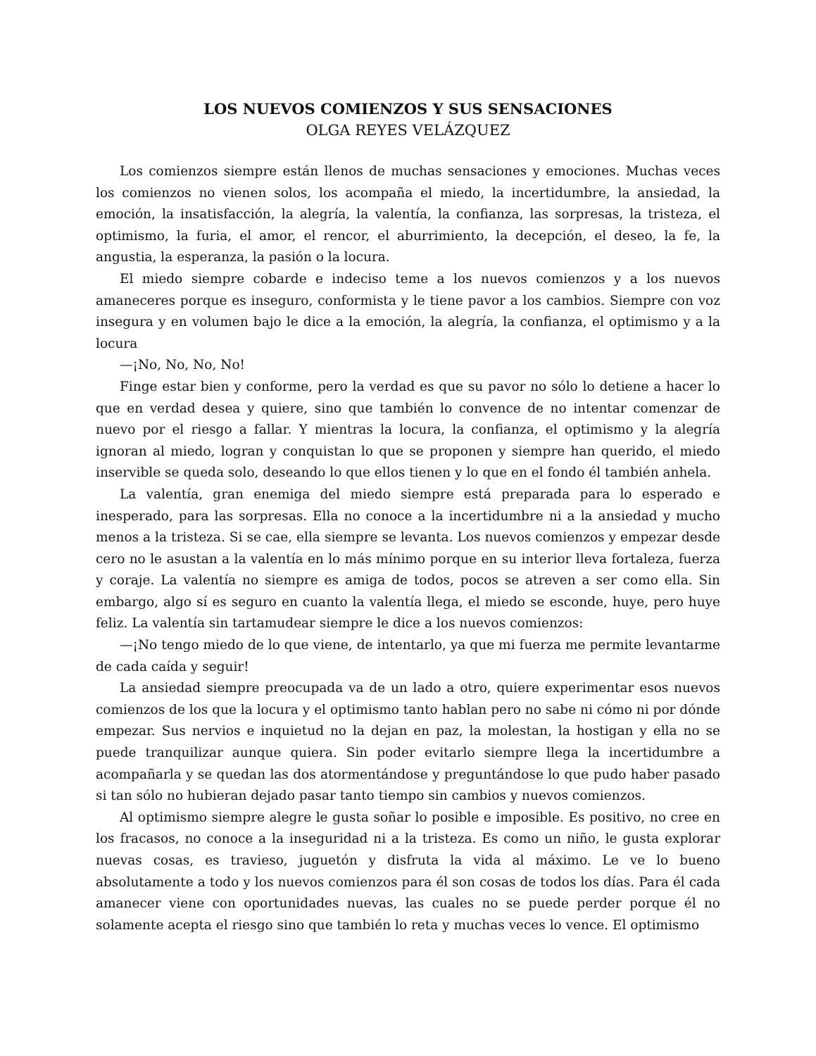LOS NUEVOS COMIENZOS Y SUS SENSACIONES
OLGA REYES VELÁZQUEZ
Los comienzos siempre están llenos de muchas sensaciones y emociones. Muchas veces los comienzos no vienen solos, los acompaña el miedo, la incertidumbre, la ansiedad, la emoción, la insatisfacción, la alegría, la valentía, la confianza, las sorpresas, la tristeza, el optimismo, la furia, el amor, el rencor, el aburrimiento, la decepción, el deseo, la fe, la angustia, la esperanza, la pasión o la locura.
El miedo siempre cobarde e indeciso teme a los nuevos comienzos y a los nuevos amaneceres porque es inseguro, conformista y le tiene pavor a los cambios. Siempre con voz insegura y en volumen bajo le dice a la emoción, la alegría, la confianza, el optimismo y a la locura
—¡No, No, No, No!
Finge estar bien y conforme, pero la verdad es que su pavor no sólo lo detiene a hacer lo que en verdad desea y quiere, sino que también lo convence de no intentar comenzar de nuevo por el riesgo a fallar. Y mientras la locura, la confianza, el optimismo y la alegría ignoran al miedo, logran y conquistan lo que se proponen y siempre han querido, el miedo inservible se queda solo, deseando lo que ellos tienen y lo que en el fondo él también anhela.
La valentía, gran enemiga del miedo siempre está preparada para lo esperado e inesperado, para las sorpresas. Ella no conoce a la incertidumbre ni a la ansiedad y mucho menos a la tristeza. Si se cae, ella siempre se levanta. Los nuevos comienzos y empezar desde cero no le asustan a la valentía en lo más mínimo porque en su interior lleva fortaleza, fuerza y coraje. La valentía no siempre es amiga de todos, pocos se atreven a ser como ella. Sin embargo, algo sí es seguro en cuanto la valentía llega, el miedo se esconde, huye, pero huye feliz. La valentía sin tartamudear siempre le dice a los nuevos comienzos:
—¡No tengo miedo de lo que viene, de intentarlo, ya que mi fuerza me permite levantarme de cada caída y seguir!
La ansiedad siempre preocupada va de un lado a otro, quiere experimentar esos nuevos comienzos de los que la locura y el optimismo tanto hablan pero no sabe ni cómo ni por dónde empezar. Sus nervios e inquietud no la dejan en paz, la molestan, la hostigan y ella no se puede tranquilizar aunque quiera. Sin poder evitarlo siempre llega la incertidumbre a acompañarla y se quedan las dos atormentándose y preguntándose lo que pudo haber pasado si tan sólo no hubieran dejado pasar tanto tiempo sin cambios y nuevos comienzos.
Al optimismo siempre alegre le gusta soñar lo posible e imposible. Es positivo, no cree en los fracasos, no conoce a la inseguridad ni a la tristeza. Es como un niño, le gusta explorar nuevas cosas, es travieso, juguetón y disfruta la vida al máximo. Le ve lo bueno absolutamente a todo y los nuevos comienzos para él son cosas de todos los días. Para él cada amanecer viene con oportunidades nuevas, las cuales no se puede perder porque él no solamente acepta el riesgo sino que también lo reta y muchas veces lo vence. El optimismo